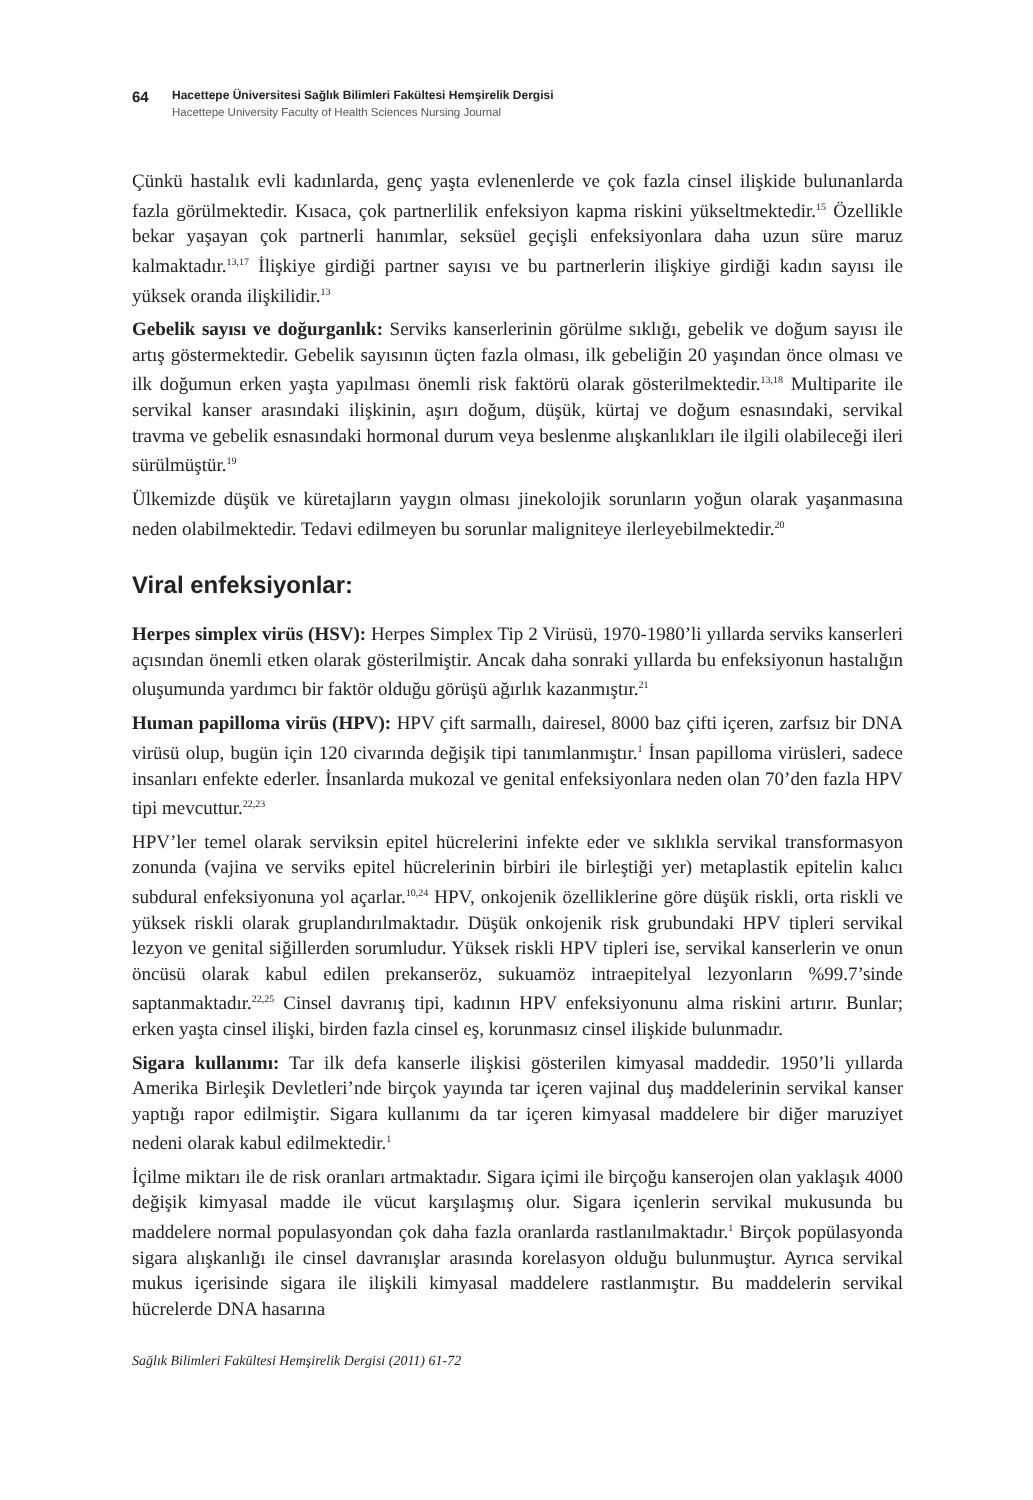64
Hacettepe Üniversitesi Sağlık Bilimleri Fakültesi Hemşirelik Dergisi
Hacettepe University Faculty of Health Sciences Nursing Journal
Çünkü hastalık evli kadınlarda, genç yaşta evlenenlerde ve çok fazla cinsel ilişkide bulunanlarda fazla görülmektedir. Kısaca, çok partnerlilik enfeksiyon kapma riskini yükseltmektedir.<sup>15</sup> Özellikle bekar yaşayan çok partnerli hanımlar, seksüel geçişli enfeksiyonlara daha uzun süre maruz kalmaktadır.<sup>13,17</sup> İlişkiye girdiği partner sayısı ve bu partnerlerin ilişkiye girdiği kadın sayısı ile yüksek oranda ilişkilidir.<sup>13</sup>
Gebelik sayısı ve doğurganlık: Serviks kanserlerinin görülme sıklığı, gebelik ve doğum sayısı ile artış göstermektedir. Gebelik sayısının üçten fazla olması, ilk gebeliğin 20 yaşından önce olması ve ilk doğumun erken yaşta yapılması önemli risk faktörü olarak gösterilmektedir.<sup>13,18</sup> Multiparite ile servikal kanser arasındaki ilişkinin, aşırı doğum, düşük, kürtaj ve doğum esnasındaki, servikal travma ve gebelik esnasındaki hormonal durum veya beslenme alışkanlıkları ile ilgili olabileceği ileri sürülmüştür.<sup>19</sup>
Ülkemizde düşük ve küretajların yaygın olması jinekolojik sorunların yoğun olarak yaşanmasına neden olabilmektedir. Tedavi edilmeyen bu sorunlar maligniteye ilerleyebilmektedir.<sup>20</sup>
Viral enfeksiyonlar:
Herpes simplex virüs (HSV): Herpes Simplex Tip 2 Virüsü, 1970-1980’li yıllarda serviks kanserleri açısından önemli etken olarak gösterilmiştir. Ancak daha sonraki yıllarda bu enfeksiyonun hastalığın oluşumunda yardımcı bir faktör olduğu görüşü ağırlık kazanmıştır.<sup>21</sup>
Human papilloma virüs (HPV): HPV çift sarmallı, dairesel, 8000 baz çifti içeren, zarfsız bir DNA virüsü olup, bugün için 120 civarında değişik tipi tanımlanmıştır.<sup>1</sup> İnsan papilloma virüsleri, sadece insanları enfekte ederler. İnsanlarda mukozal ve genital enfeksiyonlara neden olan 70’den fazla HPV tipi mevcuttur.<sup>22,23</sup>
HPV’ler temel olarak serviksin epitel hücrelerini infekte eder ve sıklıkla servikal transformasyon zonunda (vajina ve serviks epitel hücrelerinin birbiri ile birleştiği yer) metaplastik epitelin kalıcı subdural enfeksiyonuna yol açarlar.<sup>10,24</sup> HPV, onkojenik özelliklerine göre düşük riskli, orta riskli ve yüksek riskli olarak gruplandırılmaktadır. Düşük onkojenik risk grubundaki HPV tipleri servikal lezyon ve genital siğillerden sorumludur. Yüksek riskli HPV tipleri ise, servikal kanserlerin ve onun öncüsü olarak kabul edilen prekanseröz, sukuamöz intraepitelyal lezyonların %99.7’sinde saptanmaktadır.<sup>22,25</sup> Cinsel davranış tipi, kadının HPV enfeksiyonunu alma riskini artırır. Bunlar; erken yaşta cinsel ilişki, birden fazla cinsel eş, korunmasız cinsel ilişkide bulunmadır.
Sigara kullanımı: Tar ilk defa kanserle ilişkisi gösterilen kimyasal maddedir. 1950’li yıllarda Amerika Birleşik Devletleri’nde birçok yayında tar içeren vajinal duş maddelerinin servikal kanser yaptığı rapor edilmiştir. Sigara kullanımı da tar içeren kimyasal maddelere bir diğer maruziyet nedeni olarak kabul edilmektedir.<sup>1</sup>
İçilme miktarı ile de risk oranları artmaktadır. Sigara içimi ile birçoğu kanserojen olan yaklaşık 4000 değişik kimyasal madde ile vücut karşılaşmış olur. Sigara içenlerin servikal mukusunda bu maddelere normal populasyondan çok daha fazla oranlarda rastlanılmaktadır.<sup>1</sup> Birçok popülasyonda sigara alışkanlığı ile cinsel davranışlar arasında korelasyon olduğu bulunmuştur. Ayrıca servikal mukus içerisinde sigara ile ilişkili kimyasal maddelere rastlanmıştır. Bu maddelerin servikal hücrelerde DNA hasarına
Sağlık Bilimleri Fakültesi Hemşirelik Dergisi (2011) 61-72